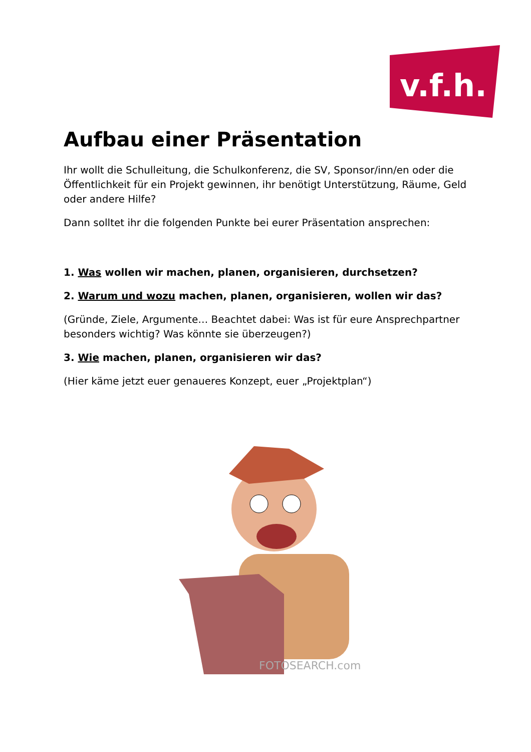v.f.h.
Aufbau einer Präsentation
Ihr wollt die Schulleitung, die Schulkonferenz, die SV, Sponsor/inn/en oder die Öffentlichkeit für ein Projekt gewinnen, ihr benötigt Unterstützung, Räume, Geld oder andere Hilfe?
Dann solltet ihr die folgenden Punkte bei eurer Präsentation ansprechen:
1. Was wollen wir machen, planen, organisieren, durchsetzen?
2. Warum und wozu machen, planen, organisieren, wollen wir das?
(Gründe, Ziele, Argumente… Beachtet dabei: Was ist für eure Ansprechpartner besonders wichtig? Was könnte sie überzeugen?)
3. Wie machen, planen, organisieren wir das?
(Hier käme jetzt euer genaueres Konzept, euer „Projektplan“)
FOTOSEARCH.com